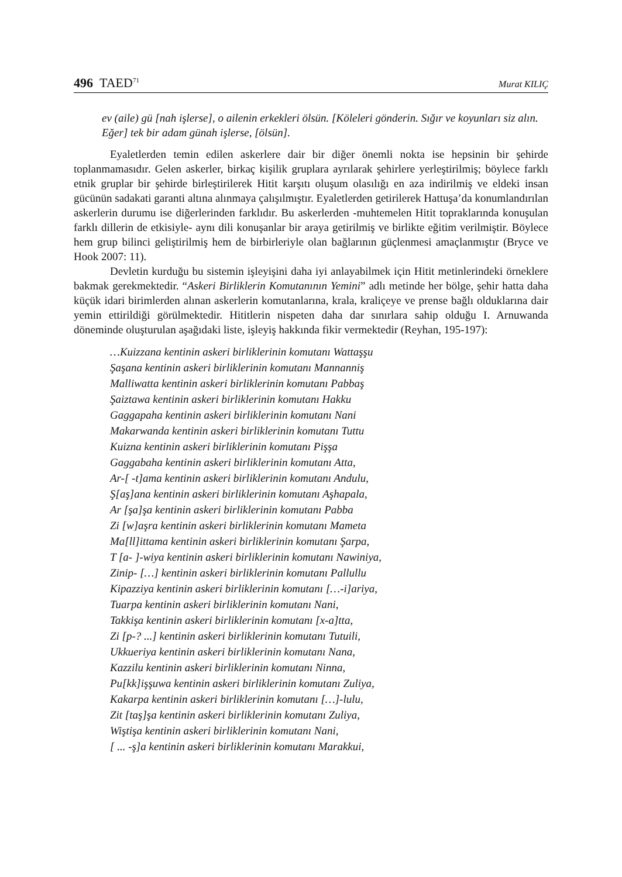496 TAED<sup>71</sup> Murat KILIÇ
ev (aile) gü [nah işlerse], o ailenin erkekleri ölsün. [Köleleri gönderin. Sığır ve koyunları siz alın. Eğer] tek bir adam günah işlerse, [ölsün].
Eyaletlerden temin edilen askerlere dair bir diğer önemli nokta ise hepsinin bir şehirde toplanmamasıdır. Gelen askerler, birkaç kişilik gruplara ayrılarak şehirlere yerleştirilmiş; böylece farklı etnik gruplar bir şehirde birleştirilerek Hitit karşıtı oluşum olasılığı en aza indirilmiş ve eldeki insan gücünün sadakati garanti altına alınmaya çalışılmıştır. Eyaletlerden getirilerek Hattuşa’da konumlandırılan askerlerin durumu ise diğerlerinden farklıdır. Bu askerlerden -muhtemelen Hitit topraklarında konuşulan farklı dillerin de etkisiyle- aynı dili konuşanlar bir araya getirilmiş ve birlikte eğitim verilmiştir. Böylece hem grup bilinci geliştirilmiş hem de birbirleriyle olan bağlarının güçlenmesi amaçlanmıştır (Bryce ve Hook 2007: 11).
Devletin kurduğu bu sistemin işleyişini daha iyi anlayabilmek için Hitit metinlerindeki örneklere bakmak gerekmektedir. “Askeri Birliklerin Komutanının Yemini” adlı metinde her bölge, şehir hatta daha küçük idari birimlerden alınan askerlerin komutanlarına, krala, kraliçeye ve prense bağlı olduklarına dair yemin ettirildiği görülmektedir. Hititlerin nispeten daha dar sınırlara sahip olduğu I. Arnuwanda döneminde oluşturulan aşağıdaki liste, işleyiş hakkında fikir vermektedir (Reyhan, 195-197):
…Kuizzana kentinin askeri birliklerinin komutanı Wattaşşu
Şaşana kentinin askeri birliklerinin komutanı Mannanniş
Malliwatta kentinin askeri birliklerinin komutanı Pabbaş
Şaiztawa kentinin askeri birliklerinin komutanı Hakku
Gaggapaha kentinin askeri birliklerinin komutanı Nani
Makarwanda kentinin askeri birliklerinin komutanı Tuttu
Kuizna kentinin askeri birliklerinin komutanı Pişşa
Gaggabaha kentinin askeri birliklerinin komutanı Atta,
Ar-[ -t]ama kentinin askeri birliklerinin komutanı Andulu,
Ş[aş]ana kentinin askeri birliklerinin komutanı Aşhapala,
Ar [şa]şa kentinin askeri birliklerinin komutanı Pabba
Zi [w]aşra kentinin askeri birliklerinin komutanı Mameta
Ma[ll]ittama kentinin askeri birliklerinin komutanı Şarpa,
T [a- ]-wiya kentinin askeri birliklerinin komutanı Nawiniya,
Zinip- […] kentinin askeri birliklerinin komutanı Pallullu
Kipazziya kentinin askeri birliklerinin komutanı […-i]ariya,
Tuarpa kentinin askeri birliklerinin komutanı Nani,
Takkişa kentinin askeri birliklerinin komutanı [x-a]tta,
Zi [p-? ...] kentinin askeri birliklerinin komutanı Tutuili,
Ukkueriya kentinin askeri birliklerinin komutanı Nana,
Kazzilu kentinin askeri birliklerinin komutanı Ninna,
Pu[kk]işşuwa kentinin askeri birliklerinin komutanı Zuliya,
Kakarpa kentinin askeri birliklerinin komutanı […]-lulu,
Zit [taş]şa kentinin askeri birliklerinin komutanı Zuliya,
Wiştişa kentinin askeri birliklerinin komutanı Nani,
[ ... -ş]a kentinin askeri birliklerinin komutanı Marakkui,